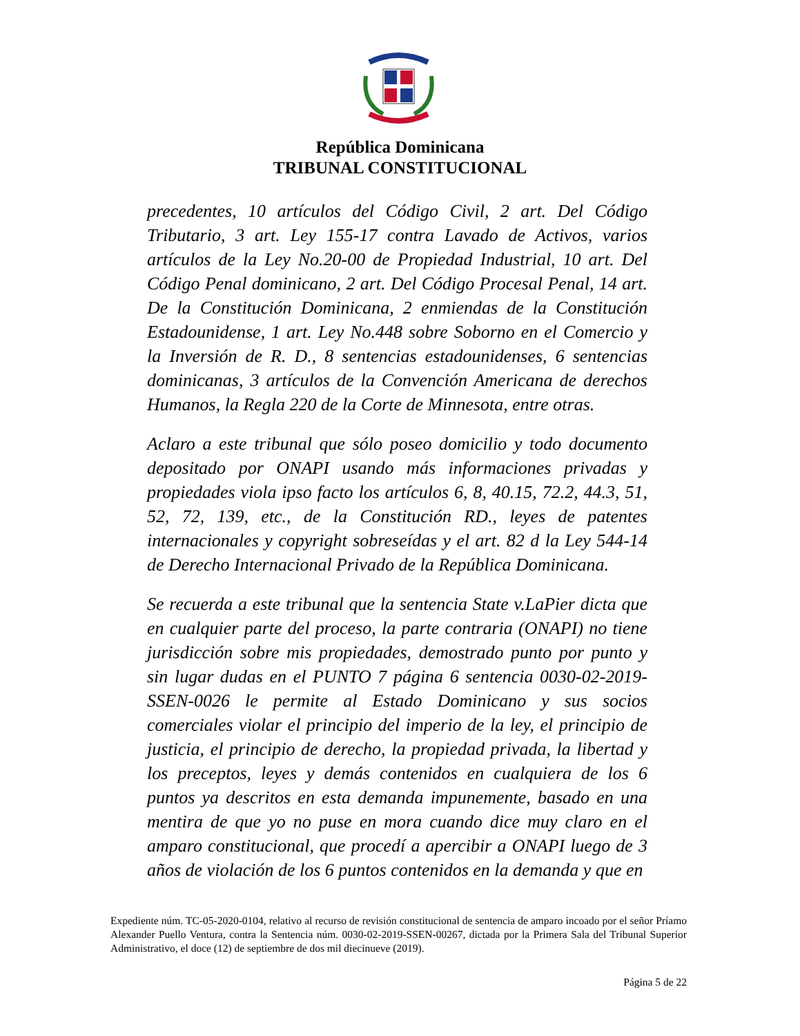República Dominicana
TRIBUNAL CONSTITUCIONAL
precedentes, 10 artículos del Código Civil, 2 art. Del Código Tributario, 3 art. Ley 155-17 contra Lavado de Activos, varios artículos de la Ley No.20-00 de Propiedad Industrial, 10 art. Del Código Penal dominicano, 2 art. Del Código Procesal Penal, 14 art. De la Constitución Dominicana, 2 enmiendas de la Constitución Estadounidense, 1 art. Ley No.448 sobre Soborno en el Comercio y la Inversión de R. D., 8 sentencias estadounidenses, 6 sentencias dominicanas, 3 artículos de la Convención Americana de derechos Humanos, la Regla 220 de la Corte de Minnesota, entre otras.
Aclaro a este tribunal que sólo poseo domicilio y todo documento depositado por ONAPI usando más informaciones privadas y propiedades viola ipso facto los artículos 6, 8, 40.15, 72.2, 44.3, 51, 52, 72, 139, etc., de la Constitución RD., leyes de patentes internacionales y copyright sobreseídas y el art. 82 d la Ley 544-14 de Derecho Internacional Privado de la República Dominicana.
Se recuerda a este tribunal que la sentencia State v.LaPier dicta que en cualquier parte del proceso, la parte contraria (ONAPI) no tiene jurisdicción sobre mis propiedades, demostrado punto por punto y sin lugar dudas en el PUNTO 7 página 6 sentencia 0030-02-2019-SSEN-0026 le permite al Estado Dominicano y sus socios comerciales violar el principio del imperio de la ley, el principio de justicia, el principio de derecho, la propiedad privada, la libertad y los preceptos, leyes y demás contenidos en cualquiera de los 6 puntos ya descritos en esta demanda impunemente, basado en una mentira de que yo no puse en mora cuando dice muy claro en el amparo constitucional, que procedí a apercibir a ONAPI luego de 3 años de violación de los 6 puntos contenidos en la demanda y que en
Expediente núm. TC-05-2020-0104, relativo al recurso de revisión constitucional de sentencia de amparo incoado por el señor Príamo Alexander Puello Ventura, contra la Sentencia núm. 0030-02-2019-SSEN-00267, dictada por la Primera Sala del Tribunal Superior Administrativo, el doce (12) de septiembre de dos mil diecinueve (2019).
Página 5 de 22